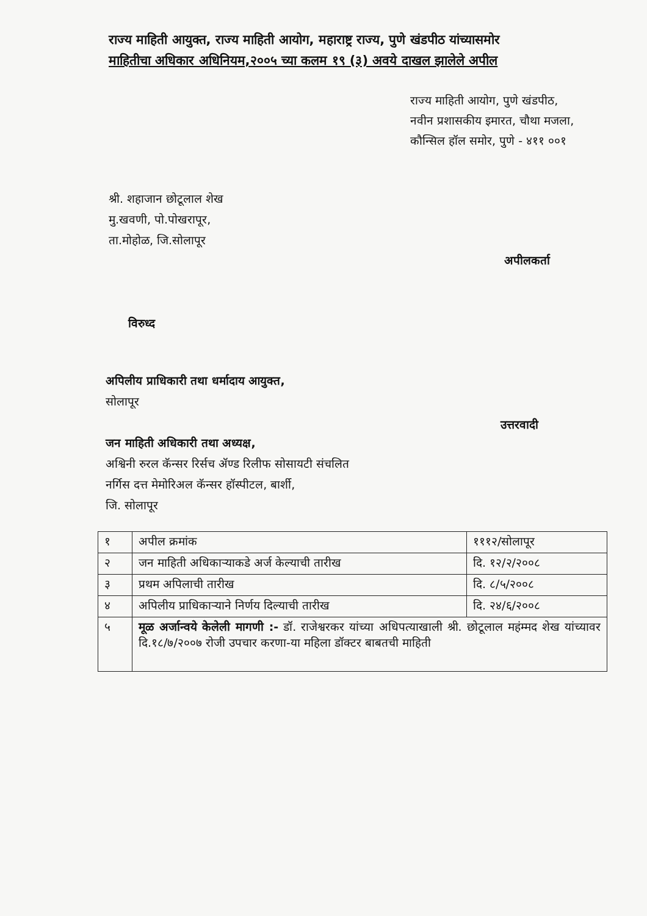राज्य माहिती आयुक्त, राज्य माहिती आयोग, महाराष्ट्र राज्य, पुणे खंडपीठ यांच्यासमोर
माहितीचा अधिकार अधिनियम,२००५ च्या कलम १९ (३) अवये दाखल झालेले अपील
राज्य माहिती आयोग, पुणे खंडपीठ,
नवीन प्रशासकीय इमारत, चौथा मजला,
कौन्सिल हॉल समोर, पुणे - ४११ ००१
श्री. शहाजान छोटूलाल शेख
मु.खवणी, पो.पोखरापूर,
ता.मोहोळ, जि.सोलापूर
अपीलकर्ता
विरुध्द
अपिलीय प्राधिकारी तथा धर्मादाय आयुक्त,
सोलापूर
जन माहिती अधिकारी तथा अध्यक्ष,
अश्विनी रुरल कॅन्सर रिर्सच ॲण्ड रिलीफ सोसायटी संचलित
नर्गिस दत्त मेमोरिअल कॅन्सर हॉस्पीटल, बार्शी,
जि. सोलापूर
उत्तरवादी
| १ | अपील क्रमांक | १११२/सोलापूर |
| २ | जन माहिती अधिकाऱ्याकडे अर्ज केल्याची तारीख | दि. १२/२/२००८ |
| ३ | प्रथम अपिलाची तारीख | दि. ८/५/२००८ |
| ४ | अपिलीय प्राधिकाऱ्याने निर्णय दिल्याची तारीख | दि. २४/६/२००८ |
| ५ | मूळ अर्जान्वये केलेली मागणी :- डॉ. राजेश्वरकर यांच्या अधिपत्याखाली श्री. छोटूलाल महंम्मद शेख यांच्यावर दि.१८/७/२००७ रोजी उपचार करणा-या महिला डॉक्टर बाबतची माहिती | |